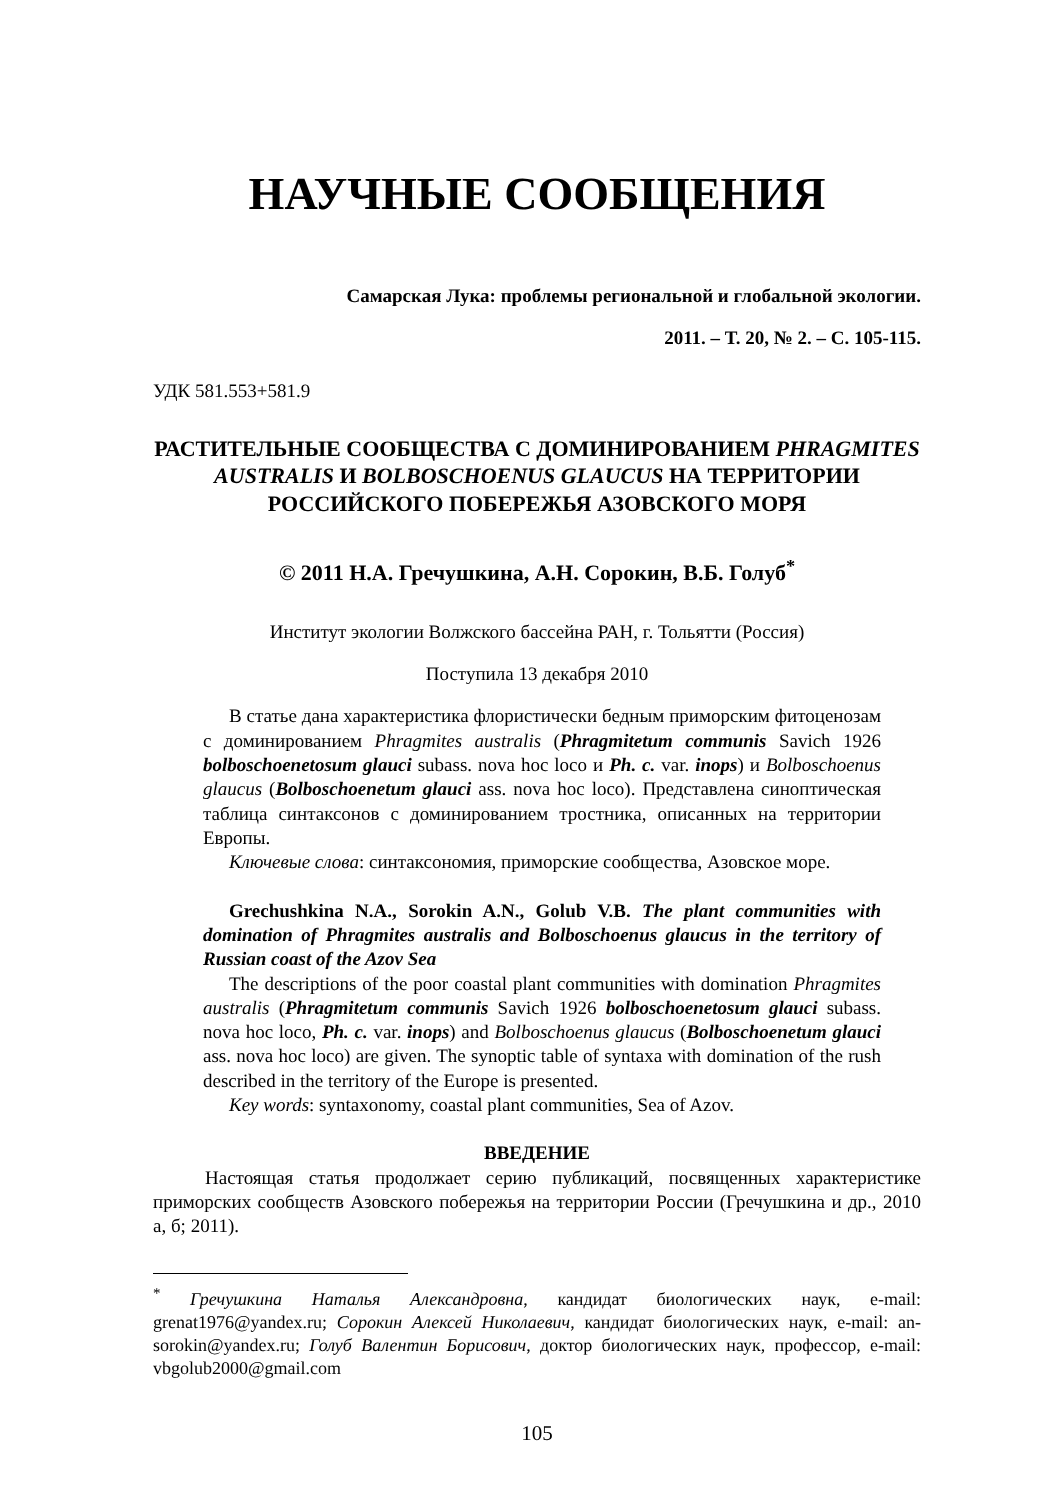НАУЧНЫЕ СООБЩЕНИЯ
Самарская Лука: проблемы региональной и глобальной экологии.
2011. – Т. 20, № 2. – С. 105-115.
УДК 581.553+581.9
РАСТИТЕЛЬНЫЕ СООБЩЕСТВА С ДОМИНИРОВАНИЕМ PHRAGMITES AUSTRALIS И BOLBOSCHOENUS GLAUCUS НА ТЕРРИТОРИИ РОССИЙСКОГО ПОБЕРЕЖЬЯ АЗОВСКОГО МОРЯ
© 2011 Н.А. Гречушкина, А.Н. Сорокин, В.Б. Голуб<sup>*</sup>
Институт экологии Волжского бассейна РАН, г. Тольятти (Россия)
Поступила 13 декабря 2010
В статье дана характеристика флористически бедным приморским фитоценозам с доминированием Phragmites australis (Phragmitetum communis Savich 1926 bolboschoenetosum glauci subass. nova hoc loco и Ph. c. var. inops) и Bolboschoenus glaucus (Bolboschoenetum glauci ass. nova hoc loco). Представлена синоптическая таблица синтаксонов с доминированием тростника, описанных на территории Европы.
Ключевые слова: синтаксономия, приморские сообщества, Азовское море.
Grechushkina N.A., Sorokin A.N., Golub V.B. The plant communities with domination of Phragmites australis and Bolboschoenus glaucus in the territory of Russian coast of the Azov Sea
The descriptions of the poor coastal plant communities with domination Phragmites australis (Phragmitetum communis Savich 1926 bolboschoenetosum glauci subass. nova hoc loco, Ph. c. var. inops) and Bolboschoenus glaucus (Bolboschoenetum glauci ass. nova hoc loco) are given. The synoptic table of syntaxa with domination of the rush described in the territory of the Europe is presented.
Key words: syntaxonomy, coastal plant communities, Sea of Azov.
ВВЕДЕНИЕ
Настоящая статья продолжает серию публикаций, посвященных характеристике приморских сообществ Азовского побережья на территории России (Гречушкина и др., 2010 а, б; 2011).
<sup>*</sup> Гречушкина Наталья Александровна, кандидат биологических наук, e-mail: grenat1976@yandex.ru; Сорокин Алексей Николаевич, кандидат биологических наук, e-mail: an-sorokin@yandex.ru; Голуб Валентин Борисович, доктор биологических наук, профессор, e-mail: vbgolub2000@gmail.com
105